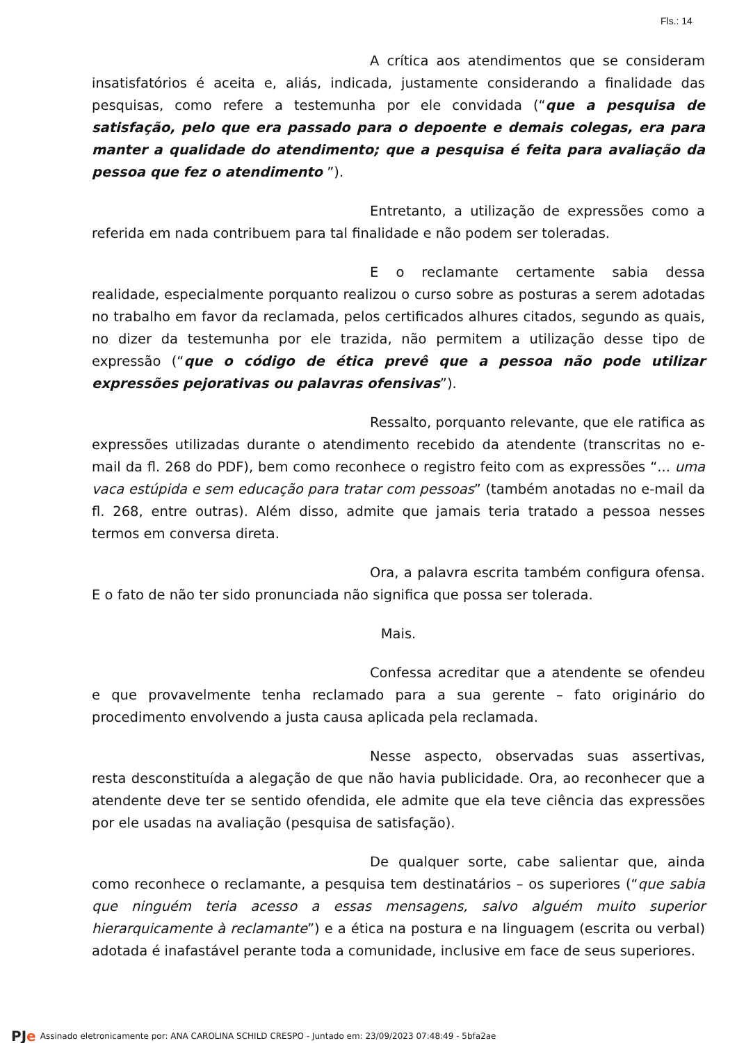Fls.: 14
A crítica aos atendimentos que se consideram insatisfatórios é aceita e, aliás, indicada, justamente considerando a finalidade das pesquisas, como refere a testemunha por ele convidada (“que a pesquisa de satisfação, pelo que era passado para o depoente e demais colegas, era para manter a qualidade do atendimento; que a pesquisa é feita para avaliação da pessoa que fez o atendimento ”).
Entretanto, a utilização de expressões como a referida em nada contribuem para tal finalidade e não podem ser toleradas.
E o reclamante certamente sabia dessa realidade, especialmente porquanto realizou o curso sobre as posturas a serem adotadas no trabalho em favor da reclamada, pelos certificados alhures citados, segundo as quais, no dizer da testemunha por ele trazida, não permitem a utilização desse tipo de expressão (“que o código de ética prevê que a pessoa não pode utilizar expressões pejorativas ou palavras ofensivas”).
Ressalto, porquanto relevante, que ele ratifica as expressões utilizadas durante o atendimento recebido da atendente (transcritas no e-mail da fl. 268 do PDF), bem como reconhece o registro feito com as expressões “... uma vaca estúpida e sem educação para tratar com pessoas” (também anotadas no e-mail da fl. 268, entre outras). Além disso, admite que jamais teria tratado a pessoa nesses termos em conversa direta.
Ora, a palavra escrita também configura ofensa. E o fato de não ter sido pronunciada não significa que possa ser tolerada.
Mais.
Confessa acreditar que a atendente se ofendeu e que provavelmente tenha reclamado para a sua gerente – fato originário do procedimento envolvendo a justa causa aplicada pela reclamada.
Nesse aspecto, observadas suas assertivas, resta desconstituída a alegação de que não havia publicidade. Ora, ao reconhecer que a atendente deve ter se sentido ofendida, ele admite que ela teve ciência das expressões por ele usadas na avaliação (pesquisa de satisfação).
De qualquer sorte, cabe salientar que, ainda como reconhece o reclamante, a pesquisa tem destinatários – os superiores (“que sabia que ninguém teria acesso a essas mensagens, salvo alguém muito superior hierarquicamente à reclamante”) e a ética na postura e na linguagem (escrita ou verbal) adotada é inafastável perante toda a comunidade, inclusive em face de seus superiores.
PJe Assinado eletronicamente por: ANA CAROLINA SCHILD CRESPO - Juntado em: 23/09/2023 07:48:49 - 5bfa2ae